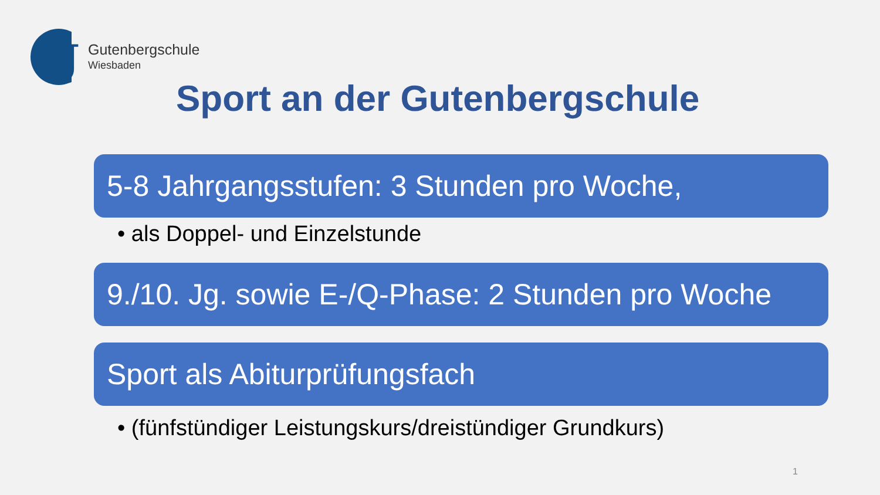g
Gutenbergschule
Wiesbaden
Sport an der Gutenbergschule
5-8 Jahrgangsstufen: 3 Stunden pro Woche,
• als Doppel- und Einzelstunde
9./10. Jg. sowie E-/Q-Phase: 2 Stunden pro Woche
Sport als Abiturprüfungsfach
• (fünfstündiger Leistungskurs/dreistündiger Grundkurs)
1